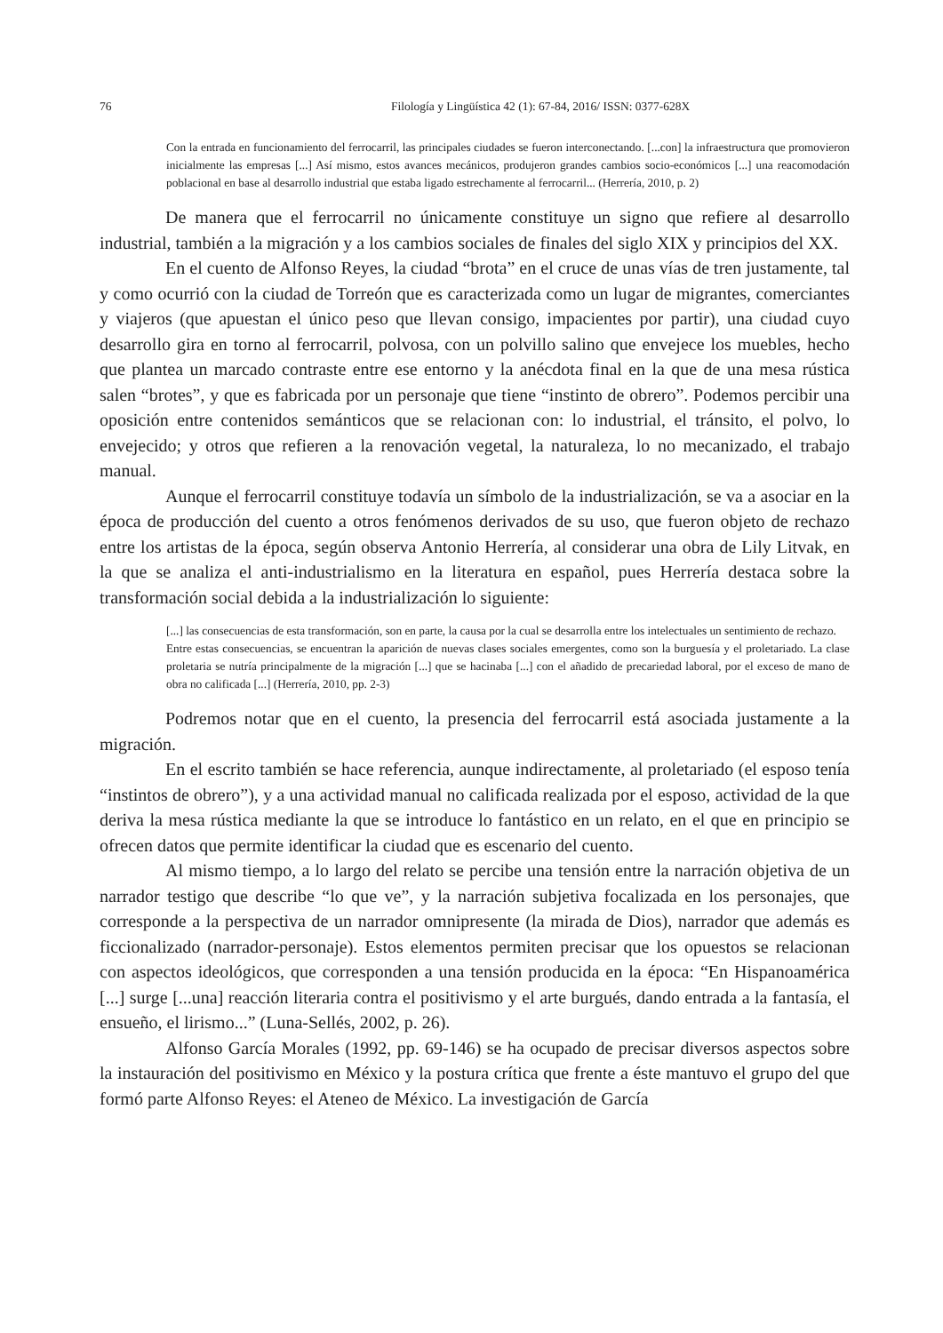76 Filología y Lingüística 42 (1): 67-84, 2016/ ISSN: 0377-628X
Con la entrada en funcionamiento del ferrocarril, las principales ciudades se fueron interconectando. [...con] la infraestructura que promovieron inicialmente las empresas [...] Así mismo, estos avances mecánicos, produjeron grandes cambios socio-económicos [...] una reacomodación poblacional en base al desarrollo industrial que estaba ligado estrechamente al ferrocarril... (Herrería, 2010, p. 2)
De manera que el ferrocarril no únicamente constituye un signo que refiere al desarrollo industrial, también a la migración y a los cambios sociales de finales del siglo XIX y principios del XX.
En el cuento de Alfonso Reyes, la ciudad “brota” en el cruce de unas vías de tren justamente, tal y como ocurrió con la ciudad de Torreón que es caracterizada como un lugar de migrantes, comerciantes y viajeros (que apuestan el único peso que llevan consigo, impacientes por partir), una ciudad cuyo desarrollo gira en torno al ferrocarril, polvosa, con un polvillo salino que envejece los muebles, hecho que plantea un marcado contraste entre ese entorno y la anécdota final en la que de una mesa rústica salen “brotes”, y que es fabricada por un personaje que tiene “instinto de obrero”. Podemos percibir una oposición entre contenidos semánticos que se relacionan con: lo industrial, el tránsito, el polvo, lo envejecido; y otros que refieren a la renovación vegetal, la naturaleza, lo no mecanizado, el trabajo manual.
Aunque el ferrocarril constituye todavía un símbolo de la industrialización, se va a asociar en la época de producción del cuento a otros fenómenos derivados de su uso, que fueron objeto de rechazo entre los artistas de la época, según observa Antonio Herrería, al considerar una obra de Lily Litvak, en la que se analiza el anti-industrialismo en la literatura en español, pues Herrería destaca sobre la transformación social debida a la industrialización lo siguiente:
[...] las consecuencias de esta transformación, son en parte, la causa por la cual se desarrolla entre los intelectuales un sentimiento de rechazo.
Entre estas consecuencias, se encuentran la aparición de nuevas clases sociales emergentes, como son la burguesía y el proletariado. La clase proletaria se nutría principalmente de la migración [...] que se hacinaba [...] con el añadido de precariedad laboral, por el exceso de mano de obra no calificada [...] (Herrería, 2010, pp. 2-3)
Podremos notar que en el cuento, la presencia del ferrocarril está asociada justamente a la migración.
En el escrito también se hace referencia, aunque indirectamente, al proletariado (el esposo tenía “instintos de obrero”), y a una actividad manual no calificada realizada por el esposo, actividad de la que deriva la mesa rústica mediante la que se introduce lo fantástico en un relato, en el que en principio se ofrecen datos que permite identificar la ciudad que es escenario del cuento.
Al mismo tiempo, a lo largo del relato se percibe una tensión entre la narración objetiva de un narrador testigo que describe “lo que ve”, y la narración subjetiva focalizada en los personajes, que corresponde a la perspectiva de un narrador omnipresente (la mirada de Dios), narrador que además es ficcionalizado (narrador-personaje). Estos elementos permiten precisar que los opuestos se relacionan con aspectos ideológicos, que corresponden a una tensión producida en la época: “En Hispanoamérica [...] surge [...una] reacción literaria contra el positivismo y el arte burgués, dando entrada a la fantasía, el ensueño, el lirismo...” (Luna-Sellés, 2002, p. 26).
Alfonso García Morales (1992, pp. 69-146) se ha ocupado de precisar diversos aspectos sobre la instauración del positivismo en México y la postura crítica que frente a éste mantuvo el grupo del que formó parte Alfonso Reyes: el Ateneo de México. La investigación de García